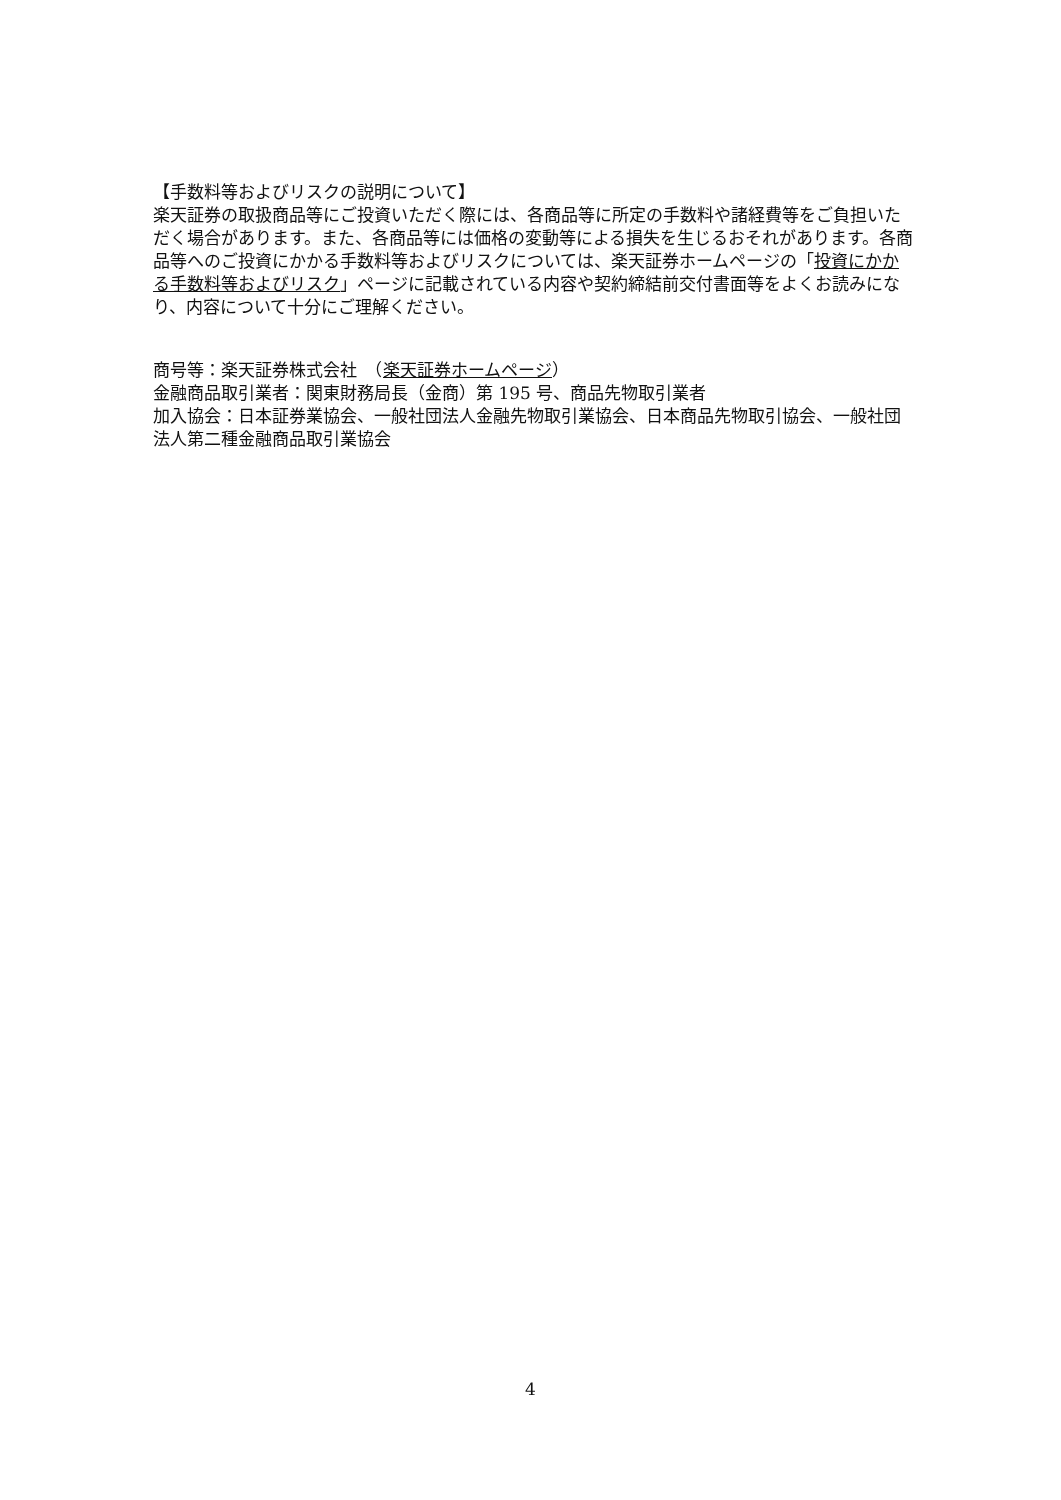【手数料等およびリスクの説明について】
楽天証券の取扱商品等にご投資いただく際には、各商品等に所定の手数料や諸経費等をご負担いただく場合があります。また、各商品等には価格の変動等による損失を生じるおそれがあります。各商品等へのご投資にかかる手数料等およびリスクについては、楽天証券ホームページの「投資にかかる手数料等およびリスク」ページに記載されている内容や契約締結前交付書面等をよくお読みになり、内容について十分にご理解ください。
商号等：楽天証券株式会社　（楽天証券ホームページ）
金融商品取引業者：関東財務局長（金商）第 195 号、商品先物取引業者
加入協会：日本証券業協会、一般社団法人金融先物取引業協会、日本商品先物取引協会、一般社団法人第二種金融商品取引業協会
4